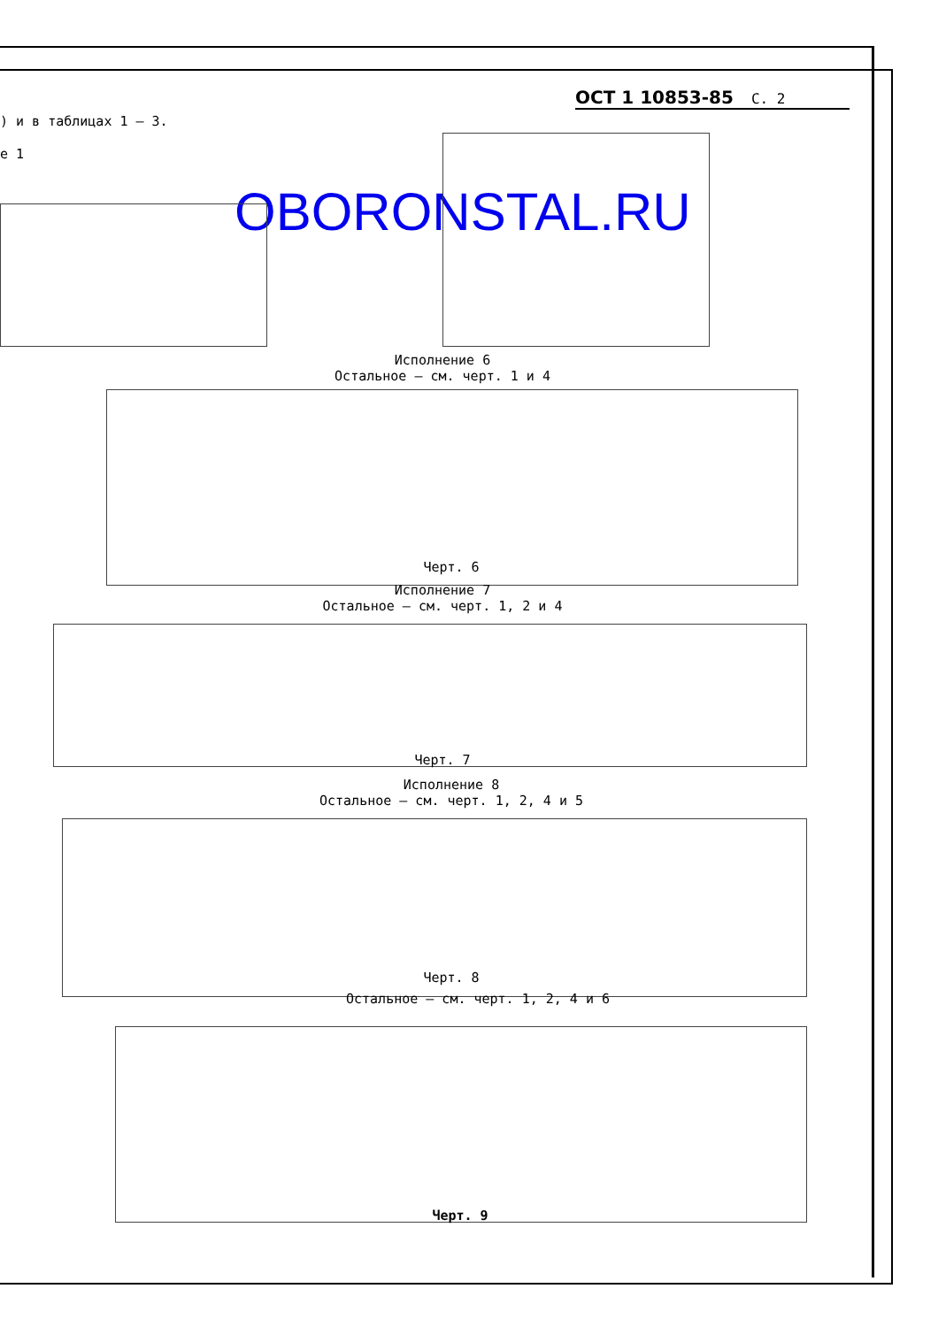ОСТ 1 10853-85 С. 2
) и в таблицах 1 – 3.
е 1
OBORONSTAL.RU
Исполнение 6
Остальное – см. черт. 1 и 4
Черт. 6
Исполнение 7
Остальное – см. черт. 1, 2 и 4
Черт. 7
Исполнение 8
Остальное – см. черт. 1, 2, 4 и 5
Черт. 8
Остальное – см. черт. 1, 2, 4 и 6
Черт. 9